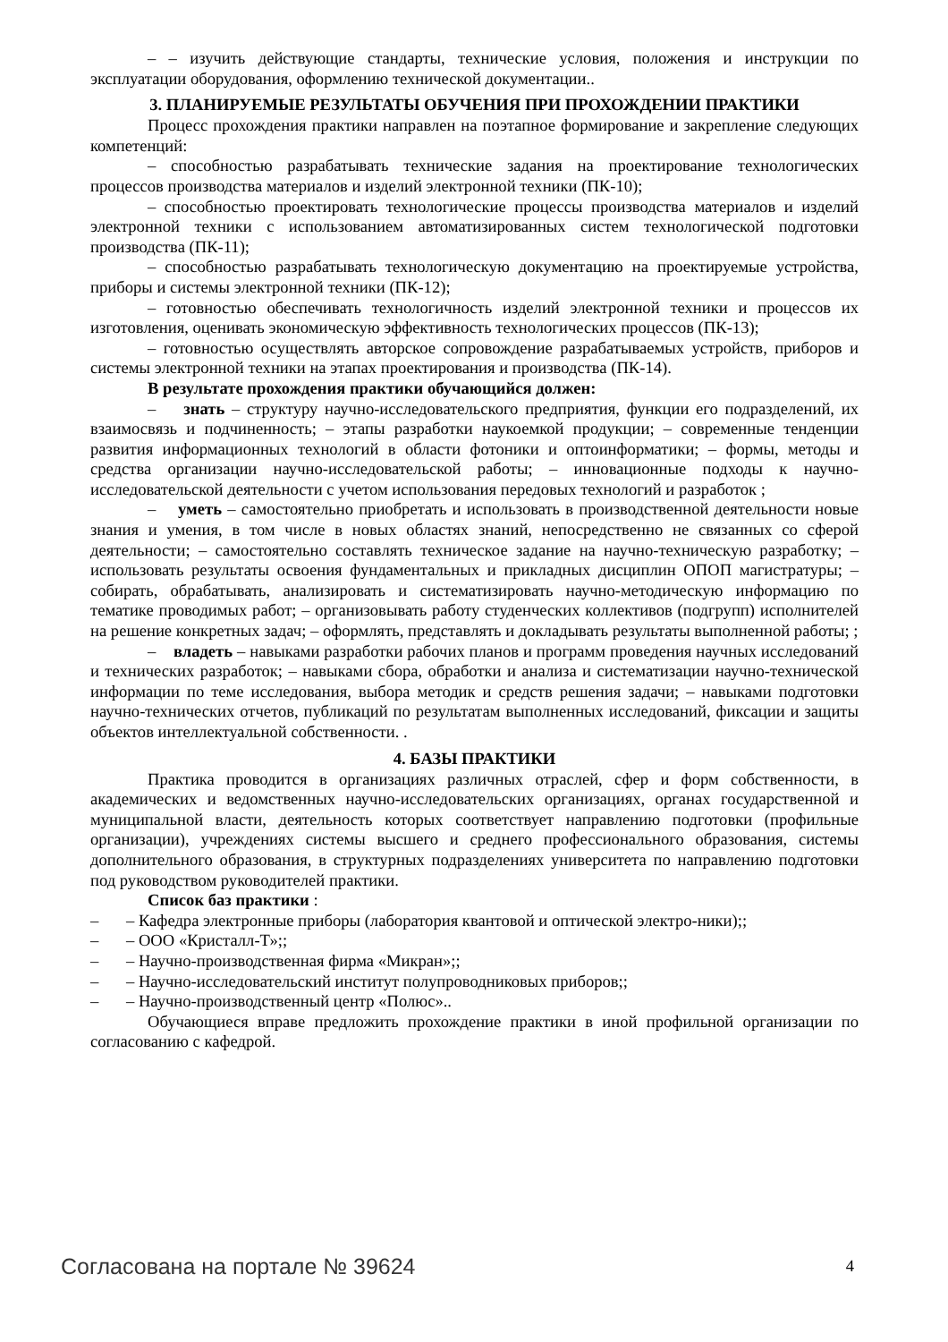– – изучить действующие стандарты, технические условия, положения и инструкции по эксплуатации оборудования, оформлению технической документации..
3. ПЛАНИРУЕМЫЕ РЕЗУЛЬТАТЫ ОБУЧЕНИЯ ПРИ ПРОХОЖДЕНИИ ПРАКТИКИ
Процесс прохождения практики направлен на поэтапное формирование и закрепление следующих компетенций:
– способностью разрабатывать технические задания на проектирование технологических процессов производства материалов и изделий электронной техники (ПК-10);
– способностью проектировать технологические процессы производства материалов и изделий электронной техники с использованием автоматизированных систем технологической подготовки производства (ПК-11);
– способностью разрабатывать технологическую документацию на проектируемые устройства, приборы и системы электронной техники (ПК-12);
– готовностью обеспечивать технологичность изделий электронной техники и процессов их изготовления, оценивать экономическую эффективность технологических процессов (ПК-13);
– готовностью осуществлять авторское сопровождение разрабатываемых устройств, приборов и системы электронной техники на этапах проектирования и производства (ПК-14).
В результате прохождения практики обучающийся должен:
– знать – структуру научно-исследовательского предприятия, функции его подразделений, их взаимосвязь и подчиненность; – этапы разработки наукоемкой продукции; – современные тенденции развития информационных технологий в области фотоники и оптоинформатики; – формы, методы и средства организации научно-исследовательской работы; – инновационные подходы к научно-исследовательской деятельности с учетом использования передовых технологий и разработок ;
– уметь – самостоятельно приобретать и использовать в производственной деятельности новые знания и умения, в том числе в новых областях знаний, непосредственно не связанных со сферой деятельности; – самостоятельно составлять техническое задание на научно-техническую разработку; – использовать результаты освоения фундаментальных и прикладных дисциплин ОПОП магистратуры; – собирать, обрабатывать, анализировать и систематизировать научно-методическую информацию по тематике проводимых работ; – организовывать работу студенческих коллективов (подгрупп) исполнителей на решение конкретных задач; – оформлять, представлять и докладывать результаты выполненной работы; ;
– владеть – навыками разработки рабочих планов и программ проведения научных исследований и технических разработок; – навыками сбора, обработки и анализа и систематизации научно-технической информации по теме исследования, выбора методик и средств решения задачи; – навыками подготовки научно-технических отчетов, публикаций по результатам выполненных исследований, фиксации и защиты объектов интеллектуальной собственности. .
4. БАЗЫ ПРАКТИКИ
Практика проводится в организациях различных отраслей, сфер и форм собственности, в академических и ведомственных научно-исследовательских организациях, органах государственной и муниципальной власти, деятельность которых соответствует направлению подготовки (профильные организации), учреждениях системы высшего и среднего профессионального образования, системы дополнительного образования, в структурных подразделениях университета по направлению подготовки под руководством руководителей практики.
Список баз практики :
– – Кафедра электронные приборы (лаборатория квантовой и оптической электро-ники);;
– – ООО «Кристалл-Т»;;
– – Научно-производственная фирма «Микран»;;
– – Научно-исследовательский институт полупроводниковых приборов;;
– – Научно-производственный центр «Полюс»..
Обучающиеся вправе предложить прохождение практики в иной профильной организации по согласованию с кафедрой.
Согласована на портале № 39624 4